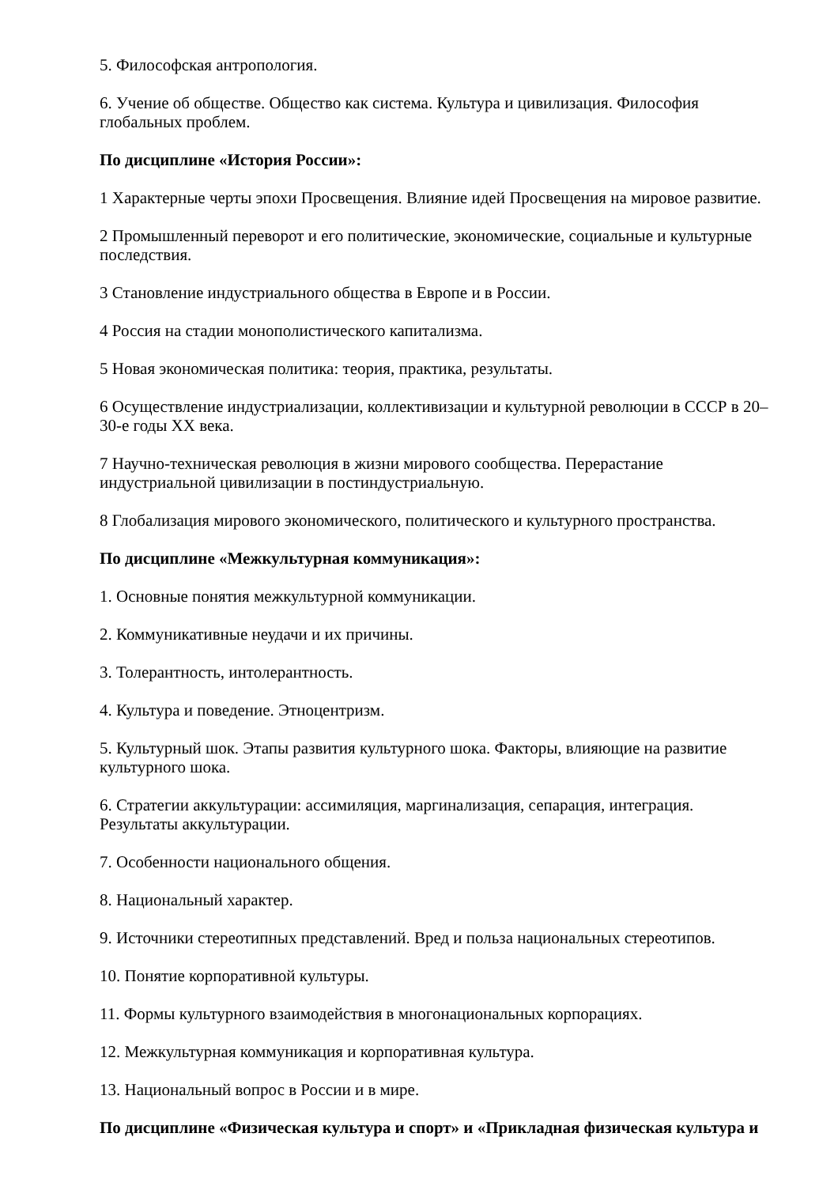5. Философская антропология.
6. Учение об обществе. Общество как система. Культура и цивилизация. Философия глобальных проблем.
По дисциплине «История России»:
1 Характерные черты эпохи Просвещения. Влияние идей Просвещения на мировое развитие.
2 Промышленный переворот и его политические, экономические, социальные и культурные последствия.
3 Становление индустриального общества в Европе и в России.
4 Россия на стадии монополистического капитализма.
5 Новая экономическая политика: теория, практика, результаты.
6 Осуществление индустриализации, коллективизации и культурной революции в СССР в 20–30-е годы XX века.
7 Научно-техническая революция в жизни мирового сообщества. Перерастание индустриальной цивилизации в постиндустриальную.
8 Глобализация мирового экономического, политического и культурного пространства.
По дисциплине «Межкультурная коммуникация»:
1. Основные понятия межкультурной коммуникации.
2. Коммуникативные неудачи и их причины.
3. Толерантность, интолерантность.
4. Культура и поведение. Этноцентризм.
5. Культурный шок. Этапы развития культурного шока. Факторы, влияющие на развитие культурного шока.
6. Стратегии аккультурации: ассимиляция, маргинализация, сепарация, интеграция. Результаты аккультурации.
7. Особенности национального общения.
8. Национальный характер.
9. Источники стереотипных представлений. Вред и польза национальных стереотипов.
10. Понятие корпоративной культуры.
11. Формы культурного взаимодействия в многонациональных корпорациях.
12. Межкультурная коммуникация и корпоративная культура.
13. Национальный вопрос в России и в мире.
По дисциплине «Физическая культура и спорт» и «Прикладная физическая культура и